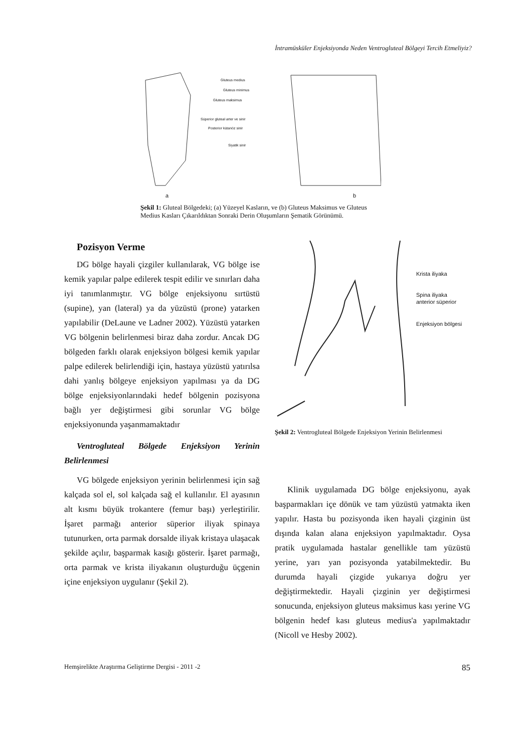İntramüsküler Enjeksiyonda Neden Ventrogluteal Bölgeyi Tercih Etmeliyiz?
Gluteus medius
Gluteus minimus
Gluteus maksimus
Süperior gluteal arter ve sinir
Posterior kütanöz sinir
Siyatik sinir
a b
Şekil 1: Gluteal Bölgedeki; (a) Yüzeyel Kasların, ve (b) Gluteus Maksimus ve Gluteus Medius Kasları Çıkarıldıktan Sonraki Derin Oluşumların Şematik Görünümü.
Pozisyon Verme
DG bölge hayali çizgiler kullanılarak, VG bölge ise kemik yapılar palpe edilerek tespit edilir ve sınırları daha iyi tanımlanmıştır. VG bölge enjeksiyonu sırtüstü (supine), yan (lateral) ya da yüzüstü (prone) yatarken yapılabilir (DeLaune ve Ladner 2002). Yüzüstü yatarken VG bölgenin belirlenmesi biraz daha zordur. Ancak DG bölgeden farklı olarak enjeksiyon bölgesi kemik yapılar palpe edilerek belirlendiği için, hastaya yüzüstü yatırılsa dahi yanlış bölgeye enjeksiyon yapılması ya da DG bölge enjeksiyonlarındaki hedef bölgenin pozisyona bağlı yer değiştirmesi gibi sorunlar VG bölge enjeksiyonunda yaşanmamaktadır
Ventrogluteal Bölgede Enjeksiyon Yerinin Belirlenmesi
VG bölgede enjeksiyon yerinin belirlenmesi için sağ kalçada sol el, sol kalçada sağ el kullanılır. El ayasının alt kısmı büyük trokantere (femur başı) yerleştirilir. İşaret parmağı anterior süperior iliyak spinaya tutunurken, orta parmak dorsalde iliyak kristaya ulaşacak şekilde açılır, başparmak kasığı gösterir. İşaret parmağı, orta parmak ve krista iliyakanın oluşturduğu üçgenin içine enjeksiyon uygulanır (Şekil 2).
Krista iliyaka
Spina iliyaka
anterior süperior
Enjeksiyon bölgesi
Şekil 2: Ventrogluteal Bölgede Enjeksiyon Yerinin Belirlenmesi
Klinik uygulamada DG bölge enjeksiyonu, ayak başparmakları içe dönük ve tam yüzüstü yatmakta iken yapılır. Hasta bu pozisyonda iken hayali çizginin üst dışında kalan alana enjeksiyon yapılmaktadır. Oysa pratik uygulamada hastalar genellikle tam yüzüstü yerine, yarı yan pozisyonda yatabilmektedir. Bu durumda hayali çizgide yukarıya doğru yer değiştirmektedir. Hayali çizginin yer değiştirmesi sonucunda, enjeksiyon gluteus maksimus kası yerine VG bölgenin hedef kası gluteus medius'a yapılmaktadır (Nicoll ve Hesby 2002).
Hemşirelikte Araştırma Geliştirme Dergisi - 2011 -2 85